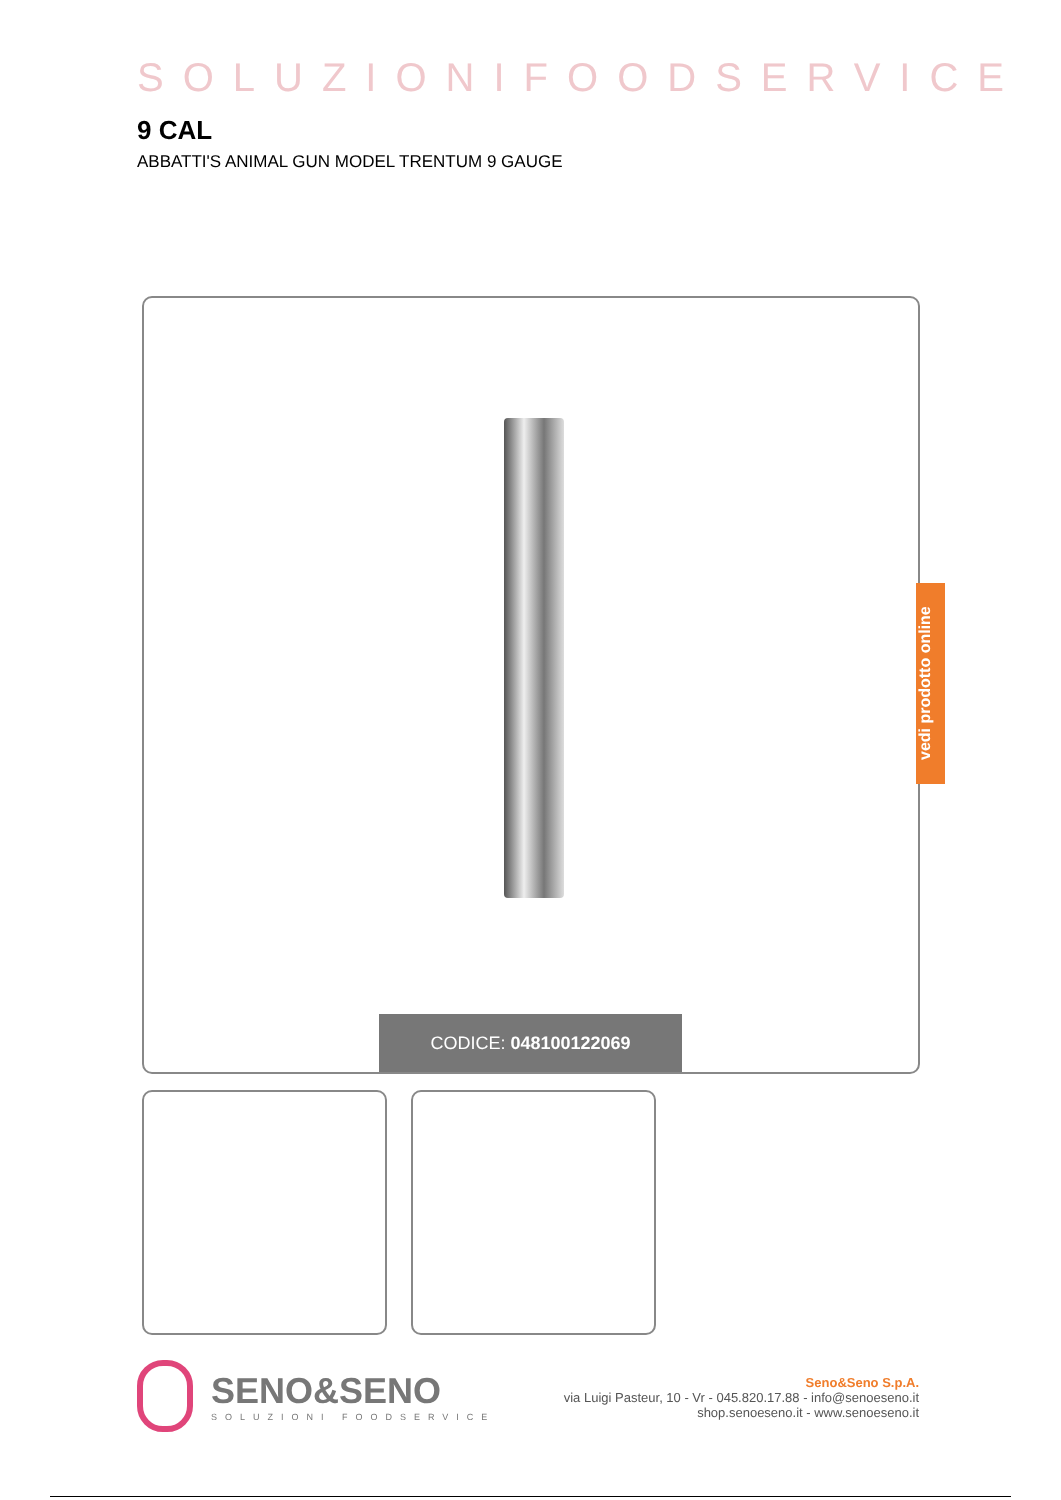SOLUZIONIFOODSERVICE
9 CAL
ABBATTI'S ANIMAL GUN MODEL TRENTUM 9 GAUGE
CODICE: 048100122069
vedi prodotto online
SENO&SENO
SOLUZIONI FOODSERVICE
Seno&Seno S.p.A.
via Luigi Pasteur, 10 - Vr - 045.820.17.88 - info@senoeseno.it
shop.senoeseno.it - www.senoeseno.it